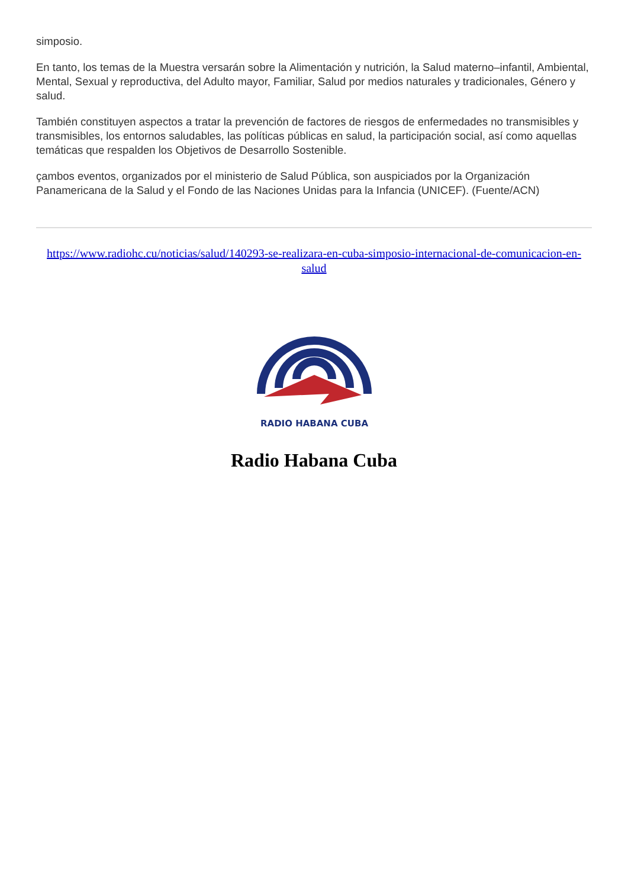simposio.
En tanto, los temas de la Muestra versarán sobre la Alimentación y nutrición, la Salud materno–infantil, Ambiental, Mental, Sexual y reproductiva, del Adulto mayor, Familiar, Salud por medios naturales y tradicionales, Género y salud.
También constituyen aspectos a tratar la prevención de factores de riesgos de enfermedades no transmisibles y transmisibles, los entornos saludables, las políticas públicas en salud, la participación social, así como aquellas temáticas que respalden los Objetivos de Desarrollo Sostenible.
çambos eventos, organizados por el ministerio de Salud Pública, son auspiciados por la Organización Panamericana de la Salud y el Fondo de las Naciones Unidas para la Infancia (UNICEF). (Fuente/ACN)
https://www.radiohc.cu/noticias/salud/140293-se-realizara-en-cuba-simposio-internacional-de-comunicacion-en-salud
RADIO HABANA CUBA
Radio Habana Cuba